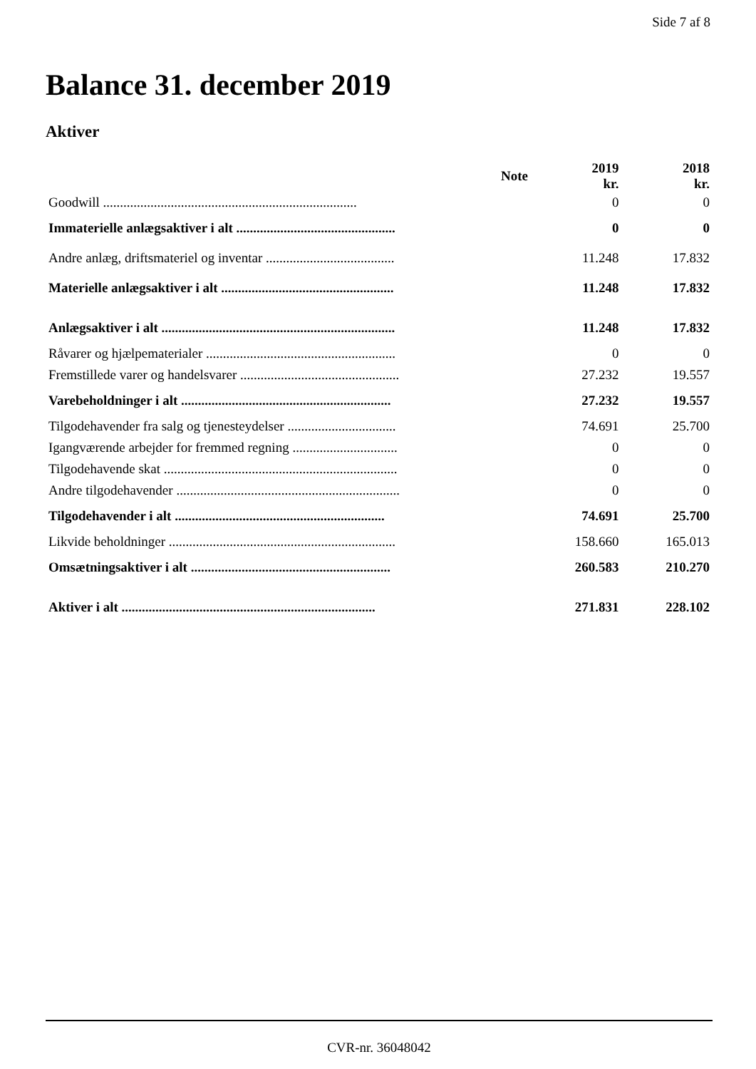Side 7 af 8
Balance 31. december 2019
Aktiver
| | Note | 2019 kr. | 2018 kr. |
| --- | --- | --- | --- |
| Goodwill ........................................................................... | | 0 | 0 |
| Immaterielle anlægsaktiver i alt ............................................... | | 0 | 0 |
| Andre anlæg, driftsmateriel og inventar ...................................... | | 11.248 | 17.832 |
| Materielle anlægsaktiver i alt ................................................... | | 11.248 | 17.832 |
| Anlægsaktiver i alt ..................................................................... | | 11.248 | 17.832 |
| Råvarer og hjælpematerialer ........................................................ | | 0 | 0 |
| Fremstillede varer og handelsvarer ............................................... | | 27.232 | 19.557 |
| Varebeholdninger i alt .............................................................. | | 27.232 | 19.557 |
| Tilgodehavender fra salg og tjenesteydelser ................................ | | 74.691 | 25.700 |
| Igangværende arbejder for fremmed regning ............................... | | 0 | 0 |
| Tilgodehavende skat ..................................................................... | | 0 | 0 |
| Andre tilgodehavender .................................................................. | | 0 | 0 |
| Tilgodehavender i alt .............................................................. | | 74.691 | 25.700 |
| Likvide beholdninger ................................................................... | | 158.660 | 165.013 |
| Omsætningsaktiver i alt ........................................................... | | 260.583 | 210.270 |
| Aktiver i alt ........................................................................... | | 271.831 | 228.102 |
CVR-nr. 36048042